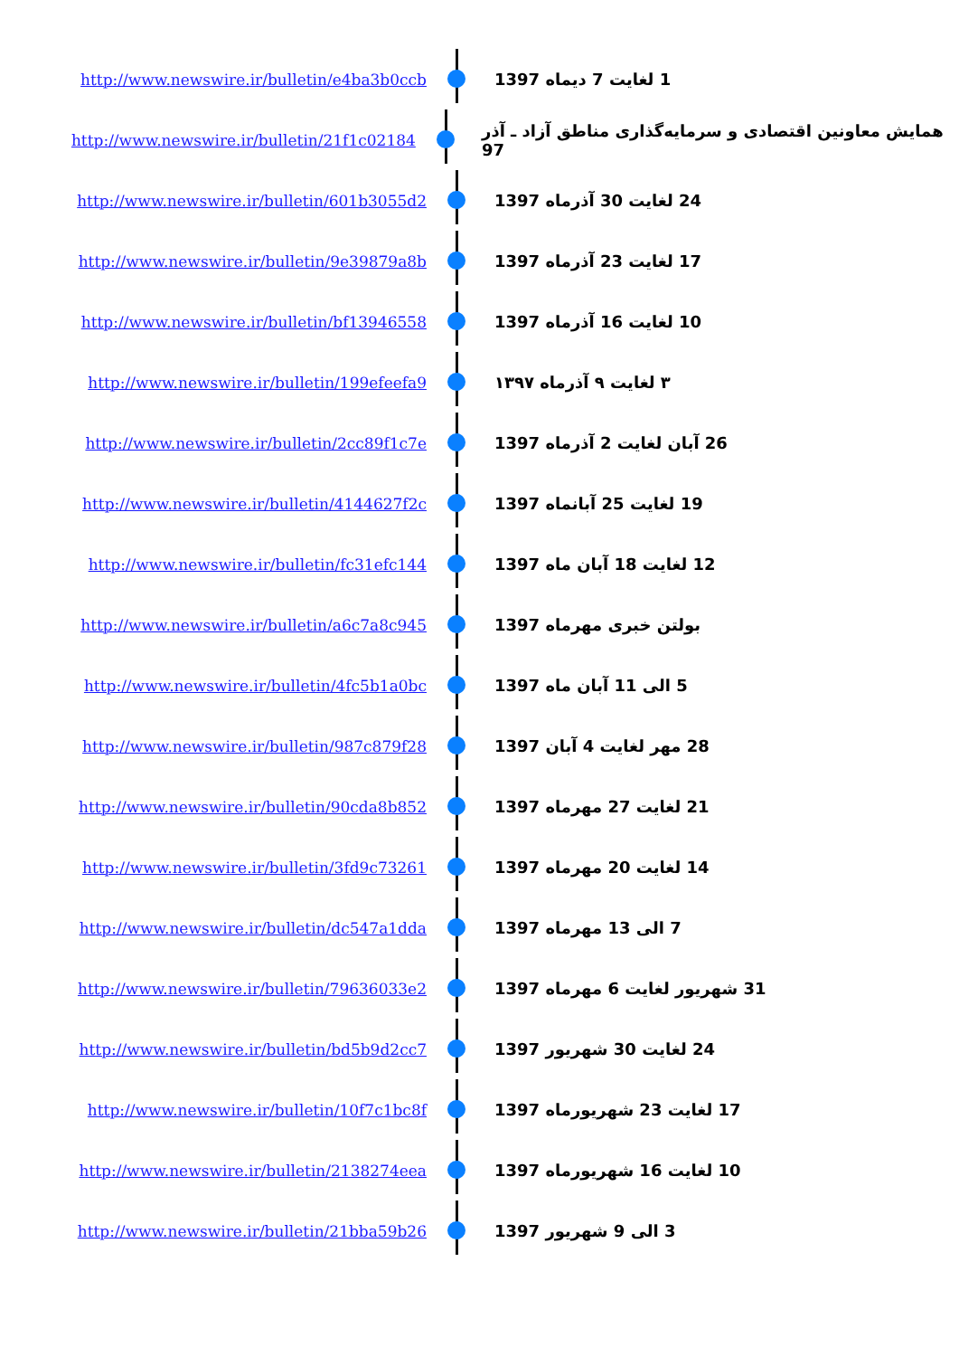http://www.newswire.ir/bulletin/e4ba3b0ccb 1 لغایت 7 دیماه 1397
http://www.newswire.ir/bulletin/21f1c02184
همایش معاونین اقتصادی و سرمایه‌گذاری مناطق آزاد ـ آذر 97
http://www.newswire.ir/bulletin/601b3055d2 24 لغایت 30 آذرماه 1397
http://www.newswire.ir/bulletin/9e39879a8b 17 لغایت 23 آذرماه 1397
http://www.newswire.ir/bulletin/bf13946558 10 لغایت 16 آذرماه 1397
http://www.newswire.ir/bulletin/199efeefa9 ۳ لغایت ۹ آذرماه ۱۳۹۷
http://www.newswire.ir/bulletin/2cc89f1c7e 26 آبان لغایت 2 آذرماه 1397
http://www.newswire.ir/bulletin/4144627f2c 19 لغایت 25 آبانماه 1397
http://www.newswire.ir/bulletin/fc31efc144 12 لغایت 18 آبان ماه 1397
http://www.newswire.ir/bulletin/a6c7a8c945 بولتن خبری مهرماه 1397
http://www.newswire.ir/bulletin/4fc5b1a0bc 5 الی 11 آبان ماه 1397
http://www.newswire.ir/bulletin/987c879f28 28 مهر لغایت 4 آبان 1397
http://www.newswire.ir/bulletin/90cda8b852 21 لغایت 27 مهرماه 1397
http://www.newswire.ir/bulletin/3fd9c73261 14 لغایت 20 مهرماه 1397
http://www.newswire.ir/bulletin/dc547a1dda 7 الی 13 مهرماه 1397
http://www.newswire.ir/bulletin/79636033e2 31 شهریور لغایت 6 مهرماه 1397
http://www.newswire.ir/bulletin/bd5b9d2cc7 24 لغایت 30 شهریور 1397
http://www.newswire.ir/bulletin/10f7c1bc8f 17 لغایت 23 شهریورماه 1397
http://www.newswire.ir/bulletin/2138274eea 10 لغایت 16 شهریورماه 1397
http://www.newswire.ir/bulletin/21bba59b26 3 الی 9 شهریور 1397